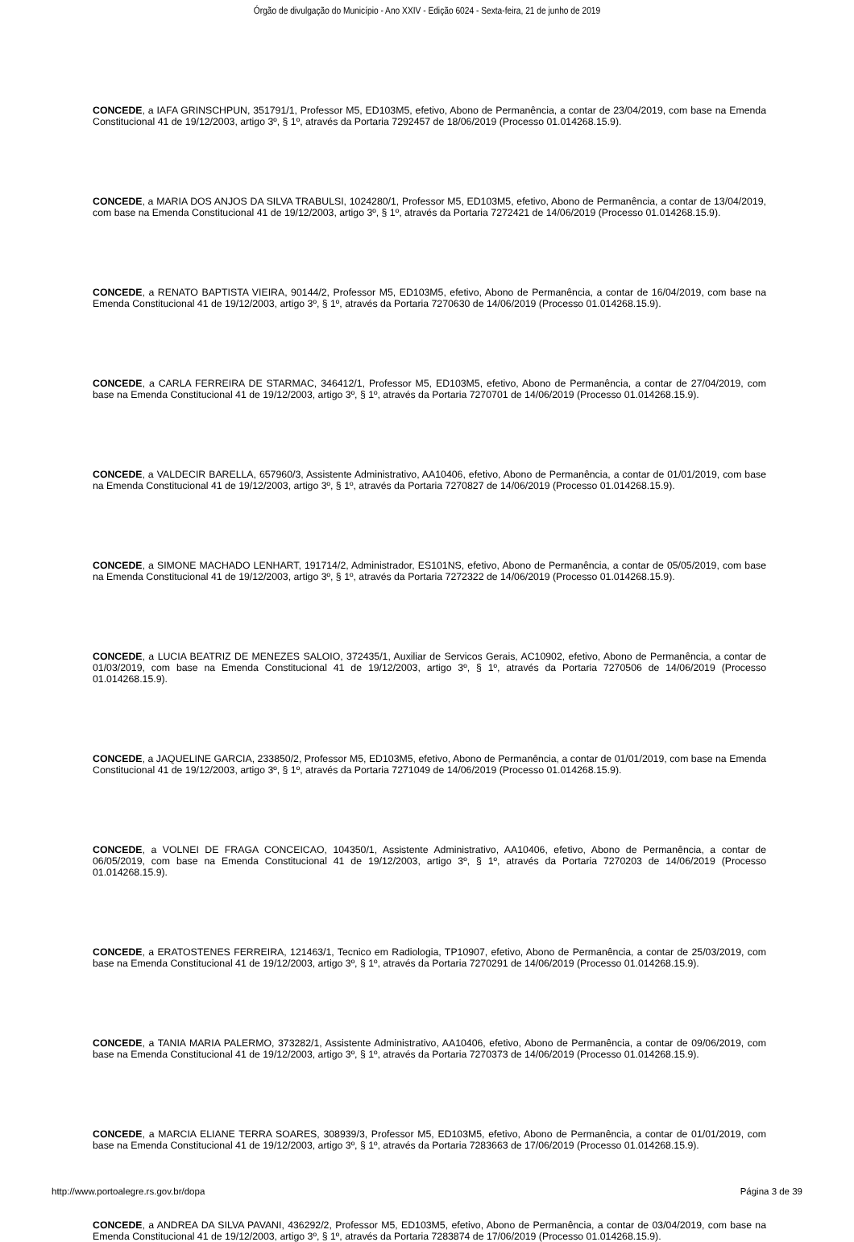Órgão de divulgação do Município - Ano XXIV - Edição 6024 - Sexta-feira, 21 de junho de 2019
CONCEDE, a IAFA GRINSCHPUN, 351791/1, Professor M5, ED103M5, efetivo, Abono de Permanência, a contar de 23/04/2019, com base na Emenda Constitucional 41 de 19/12/2003, artigo 3º, § 1º, através da Portaria 7292457 de 18/06/2019 (Processo 01.014268.15.9).
CONCEDE, a MARIA DOS ANJOS DA SILVA TRABULSI, 1024280/1, Professor M5, ED103M5, efetivo, Abono de Permanência, a contar de 13/04/2019, com base na Emenda Constitucional 41 de 19/12/2003, artigo 3º, § 1º, através da Portaria 7272421 de 14/06/2019 (Processo 01.014268.15.9).
CONCEDE, a RENATO BAPTISTA VIEIRA, 90144/2, Professor M5, ED103M5, efetivo, Abono de Permanência, a contar de 16/04/2019, com base na Emenda Constitucional 41 de 19/12/2003, artigo 3º, § 1º, através da Portaria 7270630 de 14/06/2019 (Processo 01.014268.15.9).
CONCEDE, a CARLA FERREIRA DE STARMAC, 346412/1, Professor M5, ED103M5, efetivo, Abono de Permanência, a contar de 27/04/2019, com base na Emenda Constitucional 41 de 19/12/2003, artigo 3º, § 1º, através da Portaria 7270701 de 14/06/2019 (Processo 01.014268.15.9).
CONCEDE, a VALDECIR BARELLA, 657960/3, Assistente Administrativo, AA10406, efetivo, Abono de Permanência, a contar de 01/01/2019, com base na Emenda Constitucional 41 de 19/12/2003, artigo 3º, § 1º, através da Portaria 7270827 de 14/06/2019 (Processo 01.014268.15.9).
CONCEDE, a SIMONE MACHADO LENHART, 191714/2, Administrador, ES101NS, efetivo, Abono de Permanência, a contar de 05/05/2019, com base na Emenda Constitucional 41 de 19/12/2003, artigo 3º, § 1º, através da Portaria 7272322 de 14/06/2019 (Processo 01.014268.15.9).
CONCEDE, a LUCIA BEATRIZ DE MENEZES SALOIO, 372435/1, Auxiliar de Servicos Gerais, AC10902, efetivo, Abono de Permanência, a contar de 01/03/2019, com base na Emenda Constitucional 41 de 19/12/2003, artigo 3º, § 1º, através da Portaria 7270506 de 14/06/2019 (Processo 01.014268.15.9).
CONCEDE, a JAQUELINE GARCIA, 233850/2, Professor M5, ED103M5, efetivo, Abono de Permanência, a contar de 01/01/2019, com base na Emenda Constitucional 41 de 19/12/2003, artigo 3º, § 1º, através da Portaria 7271049 de 14/06/2019 (Processo 01.014268.15.9).
CONCEDE, a VOLNEI DE FRAGA CONCEICAO, 104350/1, Assistente Administrativo, AA10406, efetivo, Abono de Permanência, a contar de 06/05/2019, com base na Emenda Constitucional 41 de 19/12/2003, artigo 3º, § 1º, através da Portaria 7270203 de 14/06/2019 (Processo 01.014268.15.9).
CONCEDE, a ERATOSTENES FERREIRA, 121463/1, Tecnico em Radiologia, TP10907, efetivo, Abono de Permanência, a contar de 25/03/2019, com base na Emenda Constitucional 41 de 19/12/2003, artigo 3º, § 1º, através da Portaria 7270291 de 14/06/2019 (Processo 01.014268.15.9).
CONCEDE, a TANIA MARIA PALERMO, 373282/1, Assistente Administrativo, AA10406, efetivo, Abono de Permanência, a contar de 09/06/2019, com base na Emenda Constitucional 41 de 19/12/2003, artigo 3º, § 1º, através da Portaria 7270373 de 14/06/2019 (Processo 01.014268.15.9).
CONCEDE, a MARCIA ELIANE TERRA SOARES, 308939/3, Professor M5, ED103M5, efetivo, Abono de Permanência, a contar de 01/01/2019, com base na Emenda Constitucional 41 de 19/12/2003, artigo 3º, § 1º, através da Portaria 7283663 de 17/06/2019 (Processo 01.014268.15.9).
CONCEDE, a ANDREA DA SILVA PAVANI, 436292/2, Professor M5, ED103M5, efetivo, Abono de Permanência, a contar de 03/04/2019, com base na Emenda Constitucional 41 de 19/12/2003, artigo 3º, § 1º, através da Portaria 7283874 de 17/06/2019 (Processo 01.014268.15.9).
http://www.portoalegre.rs.gov.br/dopa Página 3 de 39